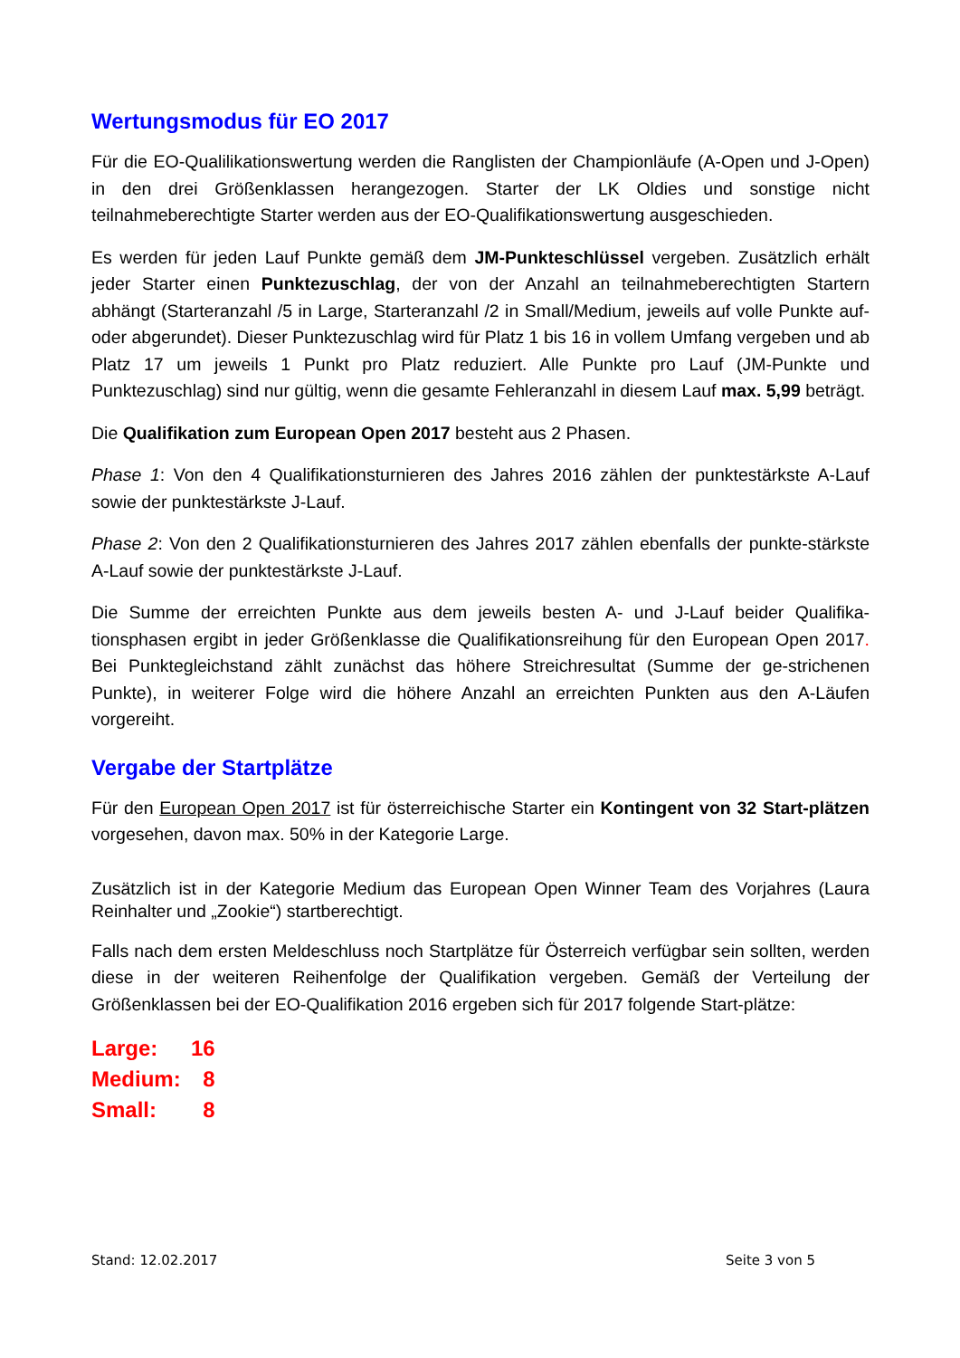Wertungsmodus für EO 2017
Für die EO-Qualilikationswertung werden die Ranglisten der Championläufe (A-Open und J-Open) in den drei Größenklassen herangezogen. Starter der LK Oldies und sonstige nicht teilnahmeberechtigte Starter werden aus der EO-Qualifikationswertung ausgeschieden.
Es werden für jeden Lauf Punkte gemäß dem JM-Punkteschlüssel vergeben. Zusätzlich erhält jeder Starter einen Punktezuschlag, der von der Anzahl an teilnahmeberechtigten Startern abhängt (Starteranzahl /5 in Large, Starteranzahl /2 in Small/Medium, jeweils auf volle Punkte auf- oder abgerundet). Dieser Punktezuschlag wird für Platz 1 bis 16 in vollem Umfang vergeben und ab Platz 17 um jeweils 1 Punkt pro Platz reduziert. Alle Punkte pro Lauf (JM-Punkte und Punktezuschlag) sind nur gültig, wenn die gesamte Fehleranzahl in diesem Lauf max. 5,99 beträgt.
Die Qualifikation zum European Open 2017 besteht aus 2 Phasen.
Phase 1: Von den 4 Qualifikationsturnieren des Jahres 2016 zählen der punktestärkste A-Lauf sowie der punktestärkste J-Lauf.
Phase 2: Von den 2 Qualifikationsturnieren des Jahres 2017 zählen ebenfalls der punkte-stärkste A-Lauf sowie der punktestärkste J-Lauf.
Die Summe der erreichten Punkte aus dem jeweils besten A- und J-Lauf beider Qualifika-tionsphasen ergibt in jeder Größenklasse die Qualifikationsreihung für den European Open 2017. Bei Punktegleichstand zählt zunächst das höhere Streichresultat (Summe der ge-strichenen Punkte), in weiterer Folge wird die höhere Anzahl an erreichten Punkten aus den A-Läufen vorgereiht.
Vergabe der Startplätze
Für den European Open 2017 ist für österreichische Starter ein Kontingent von 32 Start-plätzen vorgesehen, davon max. 50% in der Kategorie Large.
Zusätzlich ist in der Kategorie Medium das European Open Winner Team des Vorjahres (Laura Reinhalter und „Zookie“) startberechtigt.
Falls nach dem ersten Meldeschluss noch Startplätze für Österreich verfügbar sein sollten, werden diese in der weiteren Reihenfolge der Qualifikation vergeben. Gemäß der Verteilung der Größenklassen bei der EO-Qualifikation 2016 ergeben sich für 2017 folgende Start-plätze:
| Large: | 16 |
| Medium: | 8 |
| Small: | 8 |
Stand: 12.02.2017 Seite 3 von 5